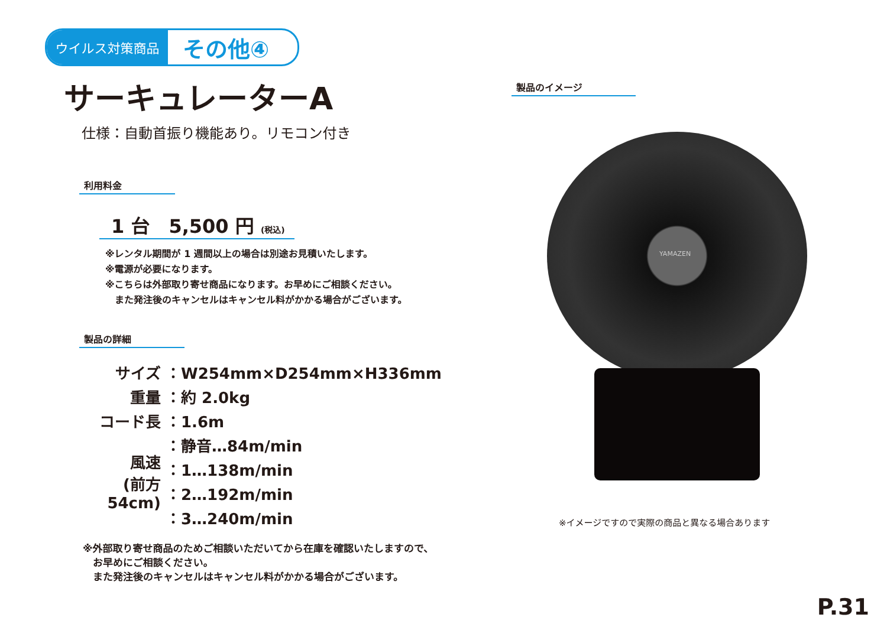ウイルス対策商品
その他④
サーキュレーターA
仕様：自動首振り機能あり。リモコン付き
利用料金
1 台　5,500 円 (税込)
※レンタル期間が 1 週間以上の場合は別途お見積いたします。
※電源が必要になります。
※こちらは外部取り寄せ商品になります。お早めにご相談ください。
　また発注後のキャンセルはキャンセル料がかかる場合がございます。
製品の詳細
| サイズ | ：W254mm×D254mm×H336mm |
| 重量 | ：約 2.0kg |
| コード長 | ：1.6m |
| 風速 (前方 54cm) | ：静音…84m/min |
| | ：1…138m/min |
| | ：2…192m/min |
| | ：3…240m/min |
※外部取り寄せ商品のためご相談いただいてから在庫を確認いたしますので、
　お早めにご相談ください。
　また発注後のキャンセルはキャンセル料がかかる場合がございます。
製品のイメージ
YAMAZEN
※イメージですので実際の商品と異なる場合あります
P.31